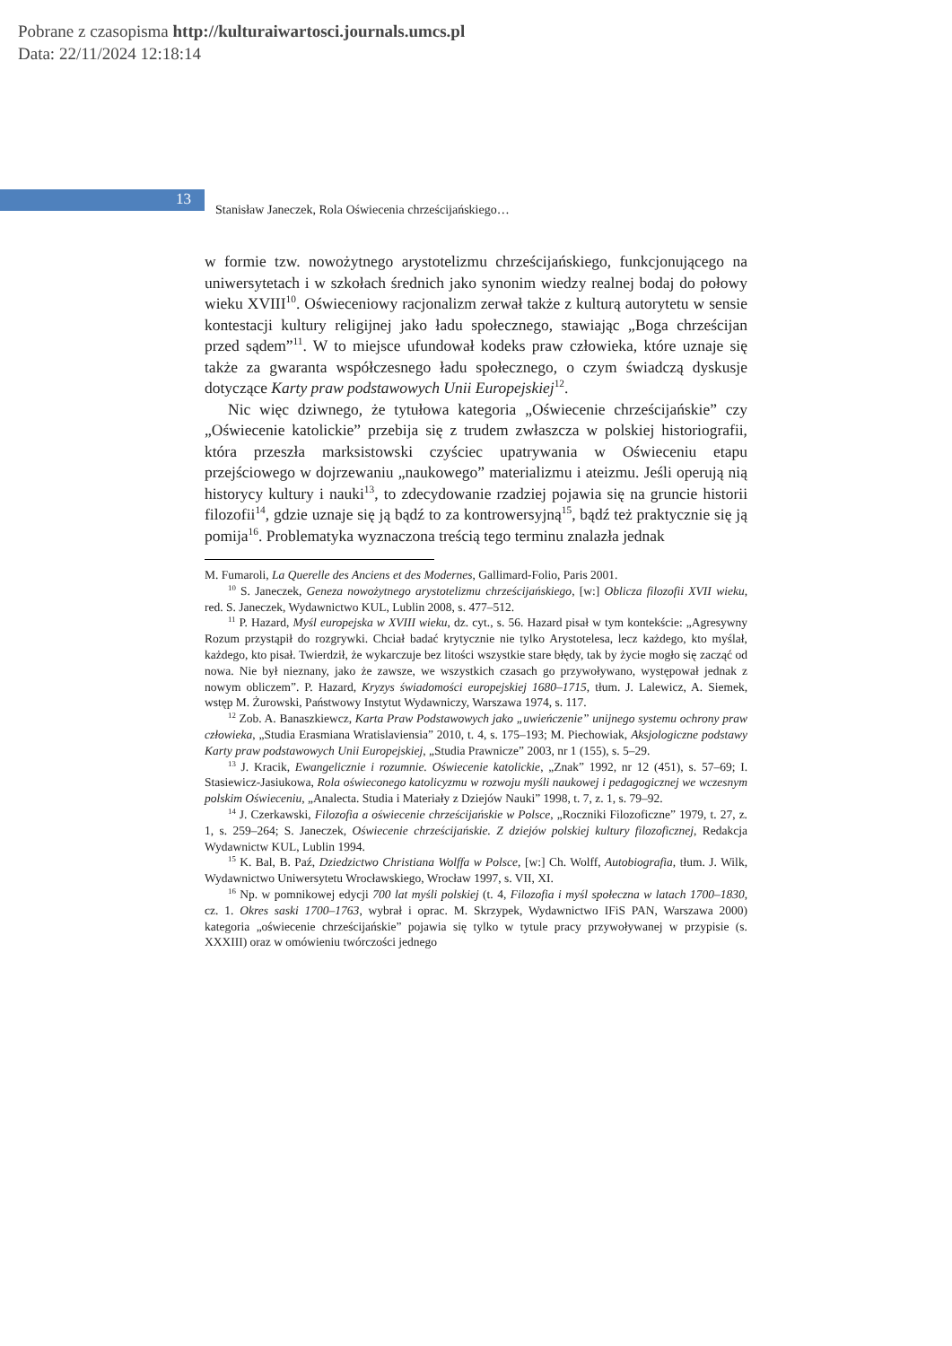Pobrane z czasopisma http://kulturaiwartosci.journals.umcs.pl
Data: 22/11/2024 12:18:14
13
Stanisław Janeczek, Rola Oświecenia chrześcijańskiego…
w formie tzw. nowożytnego arystotelizmu chrześcijańskiego, funkcjonu­jącego na uniwersytetach i w szkołach średnich jako synonim wiedzy re­alnej bodaj do połowy wieku XVIII<sup>10</sup>. Oświeceniowy racjonalizm zerwał także z kulturą autorytetu w sensie kontestacji kultury religijnej jako ładu społecznego, stawiając „Boga chrześcijan przed sądem”<sup>11</sup>. W to miejsce ufundował kodeks praw człowieka, które uznaje się także za gwaranta współczesnego ładu społecznego, o czym świadczą dyskusje dotyczące Karty praw podstawowych Unii Europejskiej<sup>12</sup>.
Nic więc dziwnego, że tytułowa kategoria „Oświecenie chrześ­cijańskie” czy „Oświecenie katolickie” przebija się z trudem zwłaszcza w polskiej historiografii, która przeszła marksistowski czyściec upatry­wania w Oświeceniu etapu przejściowego w dojrzewaniu „naukowego” materializmu i ateizmu. Jeśli operują nią historycy kultury i nauki<sup>13</sup>, to zdecydowanie rzadziej pojawia się na gruncie historii filozofii<sup>14</sup>, gdzie uznaje się ją bądź to za kontrowersyjną<sup>15</sup>, bądź też praktycznie się ją po­mija<sup>16</sup>. Problematyka wyznaczona treścią tego terminu znalazła jednak
M. Fumaroli, La Querelle des Anciens et des Modernes, Gallimard-Folio, Paris 2001.
<sup>10</sup> S. Janeczek, Geneza nowożytnego arystotelizmu chrześcijańskiego, [w:] Oblicza filozofii XVII wieku, red. S. Janeczek, Wydawnictwo KUL, Lublin 2008, s. 477–512.
<sup>11</sup> P. Hazard, Myśl europejska w XVIII wieku, dz. cyt., s. 56. Hazard pisał w tym kon­tekście: „Agresywny Rozum przystąpił do rozgrywki. Chciał badać krytycznie nie tylko Arystotelesa, lecz każdego, kto myślał, każdego, kto pisał. Twierdził, że wykarczuje bez litości wszystkie stare błędy, tak by życie mogło się zacząć od nowa. Nie był nieznany, jako że zawsze, we wszystkich czasach go przywoływano, występował jednak z nowym obliczem”. P. Hazard, Kryzys świadomości europejskiej 1680–1715, tłum. J. Lalewicz, A. Siemek, wstęp M. Żurowski, Państwowy Instytut Wydawniczy, Warszawa 1974, s. 117.
<sup>12</sup> Zob. A. Banaszkiewcz, Karta Praw Podstawowych jako „uwieńczenie” unijnego systemu ochrony praw człowieka, „Studia Erasmiana Wratislaviensia” 2010, t. 4, s. 175–193; M. Piechowiak, Aksjologiczne podstawy Karty praw podstawowych Unii Europejskiej, „Studia Prawnicze” 2003, nr 1 (155), s. 5–29.
<sup>13</sup> J. Kracik, Ewangelicznie i rozumnie. Oświecenie katolickie, „Znak” 1992, nr 12 (451), s. 57–69; I. Stasiewicz-Jasiukowa, Rola oświeconego katolicyzmu w rozwoju myśli naukowej i pedagogicznej we wczesnym polskim Oświeceniu, „Analecta. Studia i Materiały z Dziejów Nauki” 1998, t. 7, z. 1, s. 79–92.
<sup>14</sup> J. Czerkawski, Filozofia a oświecenie chrześcijańskie w Polsce, „Roczniki Filozoficzne” 1979, t. 27, z. 1, s. 259–264; S. Janeczek, Oświecenie chrześcijańskie. Z dziejów polskiej kultury filozoficznej, Redakcja Wydawnictw KUL, Lublin 1994.
<sup>15</sup> K. Bal, B. Paź, Dziedzictwo Christiana Wolffa w Polsce, [w:] Ch. Wolff, Autobiografia, tłum. J. Wilk, Wydawnictwo Uniwersytetu Wrocławskiego, Wrocław 1997, s. VII, XI.
<sup>16</sup> Np. w pomnikowej edycji 700 lat myśli polskiej (t. 4, Filozofia i myśl społeczna w latach 1700–1830, cz. 1. Okres saski 1700–1763, wybrał i oprac. M. Skrzypek, Wydawnictwo IFiS PAN, Warszawa 2000) kategoria „oświecenie chrześcijańskie” pojawia się tylko w tytule pracy przywoływanej w przypisie (s. XXXIII) oraz w omówieniu twórczości jednego